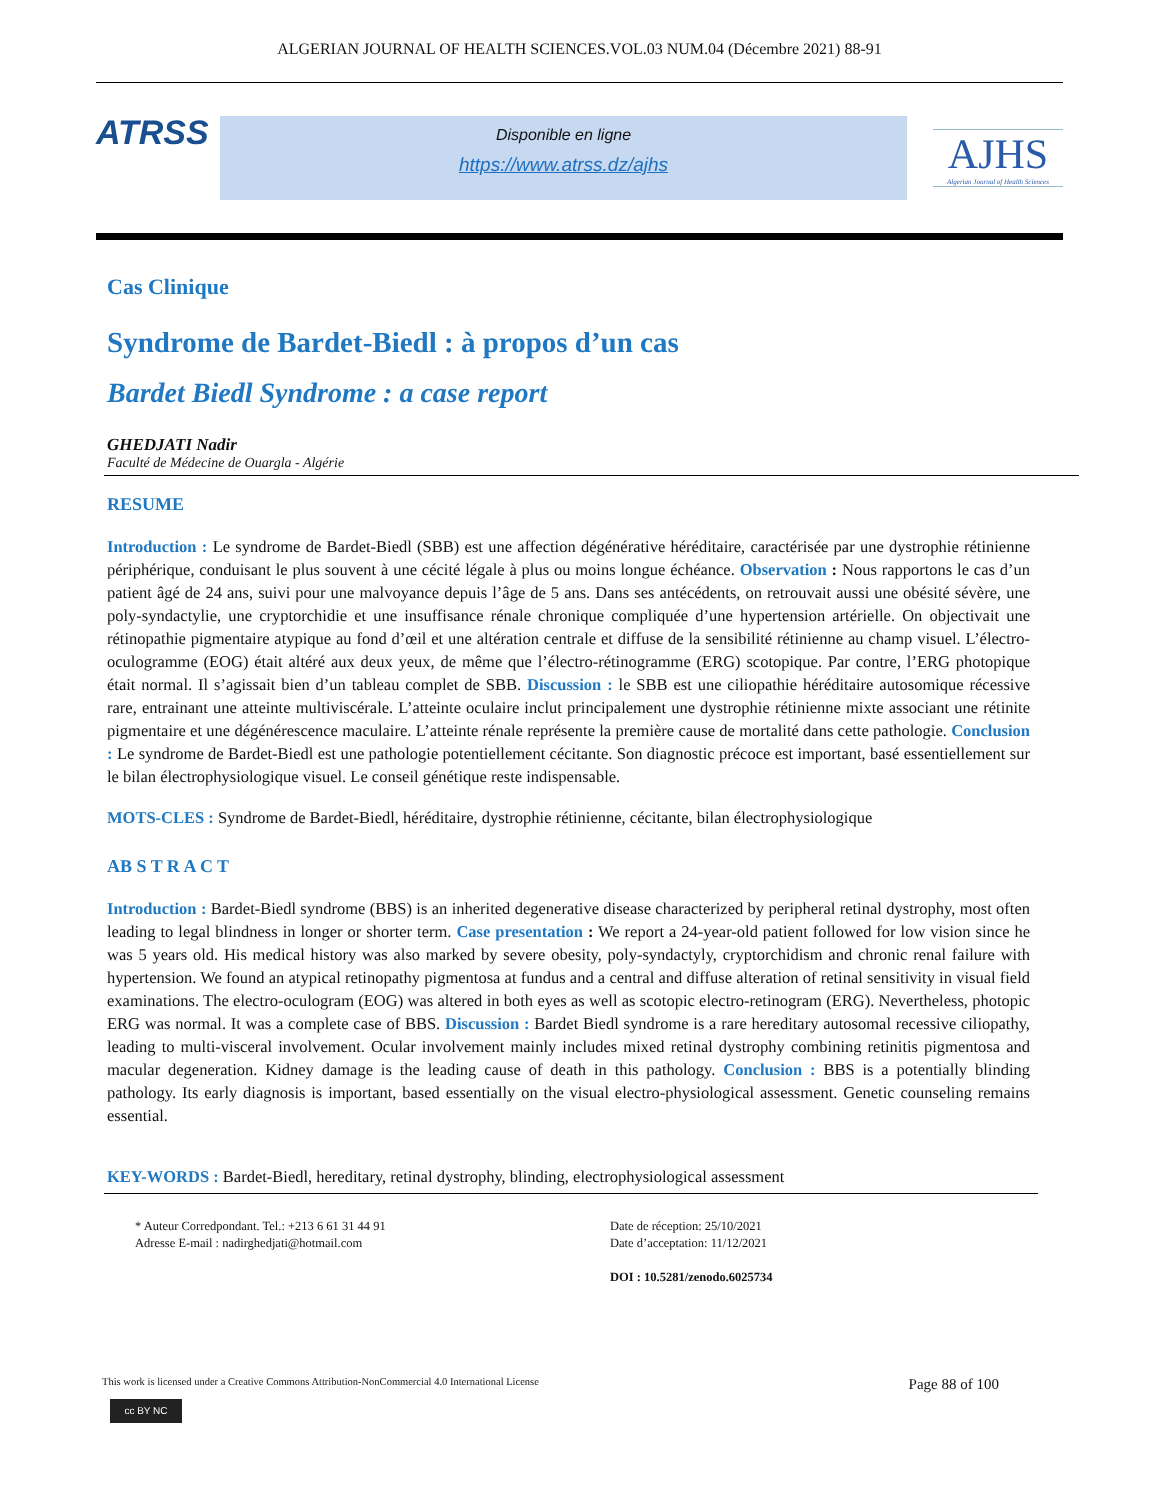ALGERIAN JOURNAL OF HEALTH SCIENCES.VOL.03 NUM.04 (Décembre 2021) 88-91
ATRSS
Disponible en ligne
https://www.atrss.dz/ajhs
AJHS
Algerian Journal of Health Sciences
Cas Clinique
Syndrome de Bardet-Biedl : à propos d’un cas
Bardet Biedl Syndrome : a case report
GHEDJATI Nadir
Faculté de Médecine de Ouargla - Algérie
RESUME
Introduction : Le syndrome de Bardet-Biedl (SBB) est une affection dégénérative héréditaire, caractérisée par une dystrophie rétinienne périphérique, conduisant le plus souvent à une cécité légale à plus ou moins longue échéance. Observation : Nous rapportons le cas d’un patient âgé de 24 ans, suivi pour une malvoyance depuis l’âge de 5 ans. Dans ses antécédents, on retrouvait aussi une obésité sévère, une poly-syndactylie, une cryptorchidie et une insuffisance rénale chronique compliquée d’une hypertension artérielle. On objectivait une rétinopathie pigmentaire atypique au fond d’œil et une altération centrale et diffuse de la sensibilité rétinienne au champ visuel. L’électro-oculogramme (EOG) était altéré aux deux yeux, de même que l’électro-rétinogramme (ERG) scotopique. Par contre, l’ERG photopique était normal. Il s’agissait bien d’un tableau complet de SBB. Discussion : le SBB est une ciliopathie héréditaire autosomique récessive rare, entrainant une atteinte multiviscérale. L’atteinte oculaire inclut principalement une dystrophie rétinienne mixte associant une rétinite pigmentaire et une dégénérescence maculaire. L’atteinte rénale représente la première cause de mortalité dans cette pathologie. Conclusion : Le syndrome de Bardet-Biedl est une pathologie potentiellement cécitante. Son diagnostic précoce est important, basé essentiellement sur le bilan électrophysiologique visuel. Le conseil génétique reste indispensable.
MOTS-CLES : Syndrome de Bardet-Biedl, héréditaire, dystrophie rétinienne, cécitante, bilan électrophysiologique
AB S T R A C T
Introduction : Bardet-Biedl syndrome (BBS) is an inherited degenerative disease characterized by peripheral retinal dystrophy, most often leading to legal blindness in longer or shorter term. Case presentation : We report a 24-year-old patient followed for low vision since he was 5 years old. His medical history was also marked by severe obesity, poly-syndactyly, cryptorchidism and chronic renal failure with hypertension. We found an atypical retinopathy pigmentosa at fundus and a central and diffuse alteration of retinal sensitivity in visual field examinations. The electro-oculogram (EOG) was altered in both eyes as well as scotopic electro-retinogram (ERG). Nevertheless, photopic ERG was normal. It was a complete case of BBS. Discussion : Bardet Biedl syndrome is a rare hereditary autosomal recessive ciliopathy, leading to multi-visceral involvement. Ocular involvement mainly includes mixed retinal dystrophy combining retinitis pigmentosa and macular degeneration. Kidney damage is the leading cause of death in this pathology. Conclusion : BBS is a potentially blinding pathology. Its early diagnosis is important, based essentially on the visual electro-physiological assessment. Genetic counseling remains essential.
KEY-WORDS : Bardet-Biedl, hereditary, retinal dystrophy, blinding, electrophysiological assessment
* Auteur Corredpondant. Tel.: +213 6 61 31 44 91
Adresse E-mail : nadirghedjati@hotmail.com
Date de réception: 25/10/2021
Date d’acceptation: 11/12/2021
DOI : 10.5281/zenodo.6025734
This work is licensed under a Creative Commons Attribution-NonCommercial 4.0 International License Page 88 of 100
cc BY NC